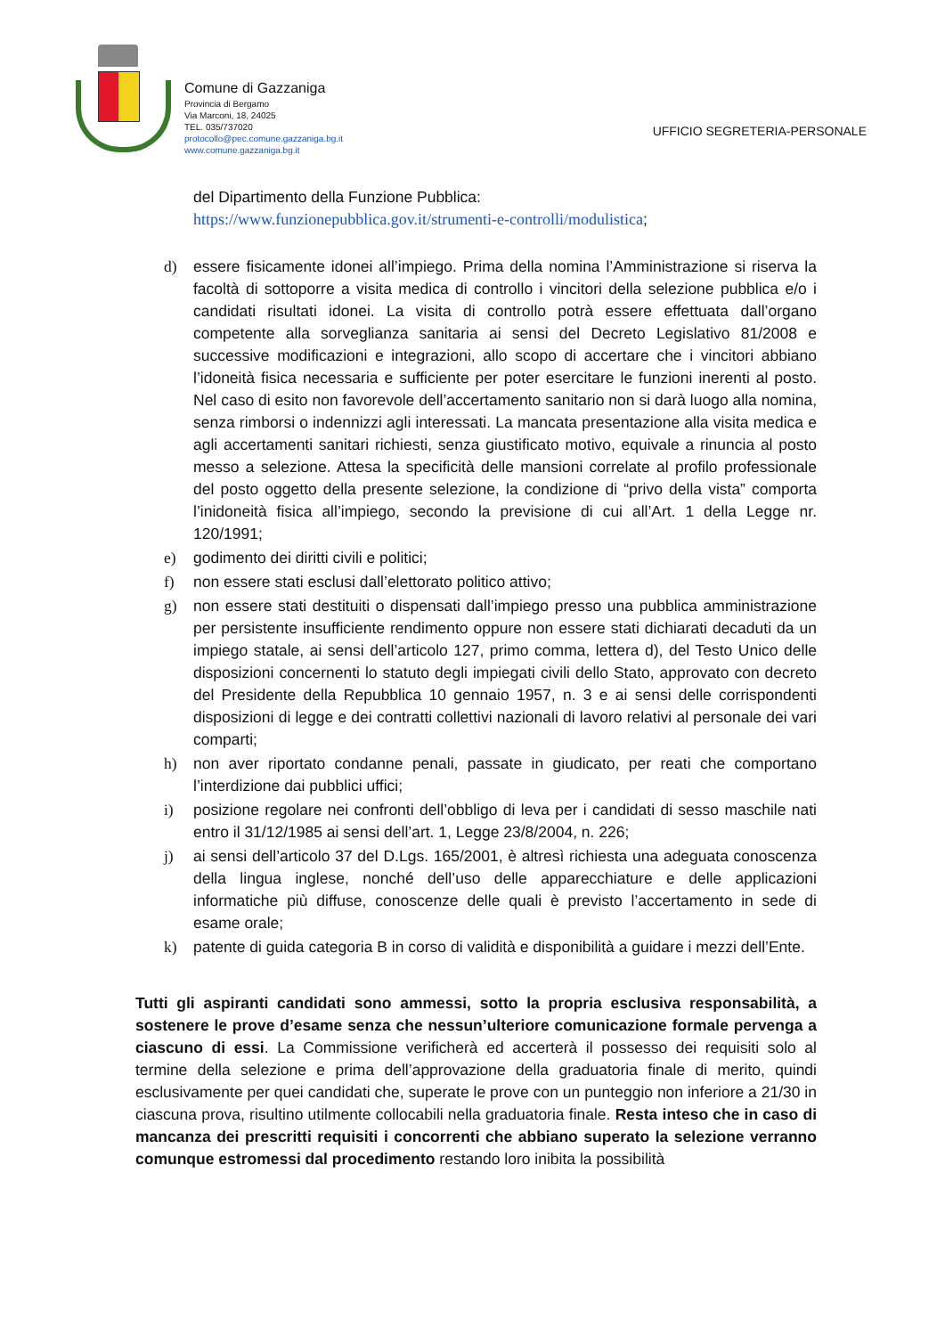Comune di Gazzaniga
Provincia di Bergamo
Via Marconi, 18, 24025
TEL. 035/737020
protocollo@pec.comune.gazzaniga.bg.it
www.comune.gazzaniga.bg.it
UFFICIO SEGRETERIA-PERSONALE
del Dipartimento della Funzione Pubblica:
https://www.funzionepubblica.gov.it/strumenti-e-controlli/modulistica;
d) essere fisicamente idonei all’impiego. Prima della nomina l’Amministrazione si riserva la facoltà di sottoporre a visita medica di controllo i vincitori della selezione pubblica e/o i candidati risultati idonei. La visita di controllo potrà essere effettuata dall’organo competente alla sorveglianza sanitaria ai sensi del Decreto Legislativo 81/2008 e successive modificazioni e integrazioni, allo scopo di accertare che i vincitori abbiano l’idoneità fisica necessaria e sufficiente per poter esercitare le funzioni inerenti al posto. Nel caso di esito non favorevole dell’accertamento sanitario non si darà luogo alla nomina, senza rimborsi o indennizzi agli interessati. La mancata presentazione alla visita medica e agli accertamenti sanitari richiesti, senza giustificato motivo, equivale a rinuncia al posto messo a selezione. Attesa la specificità delle mansioni correlate al profilo professionale del posto oggetto della presente selezione, la condizione di “privo della vista” comporta l’inidoneità fisica all’impiego, secondo la previsione di cui all’Art. 1 della Legge nr. 120/1991;
e) godimento dei diritti civili e politici;
f) non essere stati esclusi dall’elettorato politico attivo;
g) non essere stati destituiti o dispensati dall’impiego presso una pubblica amministrazione per persistente insufficiente rendimento oppure non essere stati dichiarati decaduti da un impiego statale, ai sensi dell’articolo 127, primo comma, lettera d), del Testo Unico delle disposizioni concernenti lo statuto degli impiegati civili dello Stato, approvato con decreto del Presidente della Repubblica 10 gennaio 1957, n. 3 e ai sensi delle corrispondenti disposizioni di legge e dei contratti collettivi nazionali di lavoro relativi al personale dei vari comparti;
h) non aver riportato condanne penali, passate in giudicato, per reati che comportano l’interdizione dai pubblici uffici;
i) posizione regolare nei confronti dell’obbligo di leva per i candidati di sesso maschile nati entro il 31/12/1985 ai sensi dell’art. 1, Legge 23/8/2004, n. 226;
j) ai sensi dell’articolo 37 del D.Lgs. 165/2001, è altresì richiesta una adeguata conoscenza della lingua inglese, nonché dell’uso delle apparecchiature e delle applicazioni informatiche più diffuse, conoscenze delle quali è previsto l’accertamento in sede di esame orale;
k) patente di guida categoria B in corso di validità e disponibilità a guidare i mezzi dell’Ente.
Tutti gli aspiranti candidati sono ammessi, sotto la propria esclusiva responsabilità, a sostenere le prove d’esame senza che nessun’ulteriore comunicazione formale pervenga a ciascuno di essi. La Commissione verificherà ed accerterà il possesso dei requisiti solo al termine della selezione e prima dell’approvazione della graduatoria finale di merito, quindi esclusivamente per quei candidati che, superate le prove con un punteggio non inferiore a 21/30 in ciascuna prova, risultino utilmente collocabili nella graduatoria finale. Resta inteso che in caso di mancanza dei prescritti requisiti i concorrenti che abbiano superato la selezione verranno comunque estromessi dal procedimento restando loro inibita la possibilità